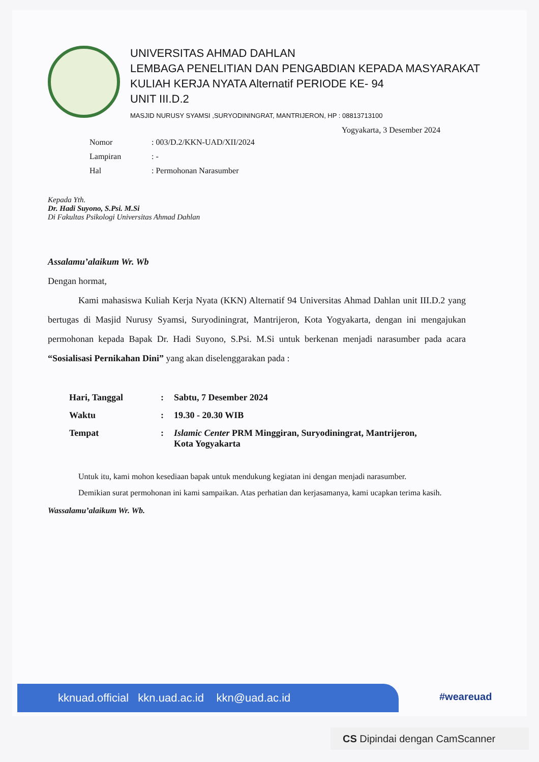UNIVERSITAS AHMAD DAHLAN
LEMBAGA PENELITIAN DAN PENGABDIAN KEPADA MASYARAKAT
KULIAH KERJA NYATA Alternatif PERIODE KE- 94
UNIT III.D.2
MASJID NURUSY SYAMSI ,SURYODININGRAT, MANTRIJERON, HP : 08813713100
Yogyakarta, 3 Desember 2024
| Nomor | : 003/D.2/KKN-UAD/XII/2024 |
| Lampiran | : - |
| Hal | : Permohonan Narasumber |
Kepada Yth.
Dr. Hadi Suyono, S.Psi. M.Si
Di Fakultas Psikologi Universitas Ahmad Dahlan
Assalamu’alaikum Wr. Wb
Dengan hormat,
Kami mahasiswa Kuliah Kerja Nyata (KKN) Alternatif 94 Universitas Ahmad Dahlan unit III.D.2 yang bertugas di Masjid Nurusy Syamsi, Suryodiningrat, Mantrijeron, Kota Yogyakarta, dengan ini mengajukan permohonan kepada Bapak Dr. Hadi Suyono, S.Psi. M.Si untuk berkenan menjadi narasumber pada acara “Sosialisasi Pernikahan Dini” yang akan diselenggarakan pada :
| Hari, Tanggal | : | Sabtu, 7 Desember 2024 |
| Waktu | : | 19.30 - 20.30 WIB |
| Tempat | : | Islamic Center PRM Minggiran, Suryodiningrat, Mantrijeron, Kota Yogyakarta |
Untuk itu, kami mohon kesediaan bapak untuk mendukung kegiatan ini dengan menjadi narasumber.
Demikian surat permohonan ini kami sampaikan. Atas perhatian dan kerjasamanya, kami ucapkan terima kasih.
Wassalamu’alaikum Wr. Wb.
kknuad.official kkn.uad.ac.id kkn@uad.ac.id #weareuad
CS Dipindai dengan CamScanner